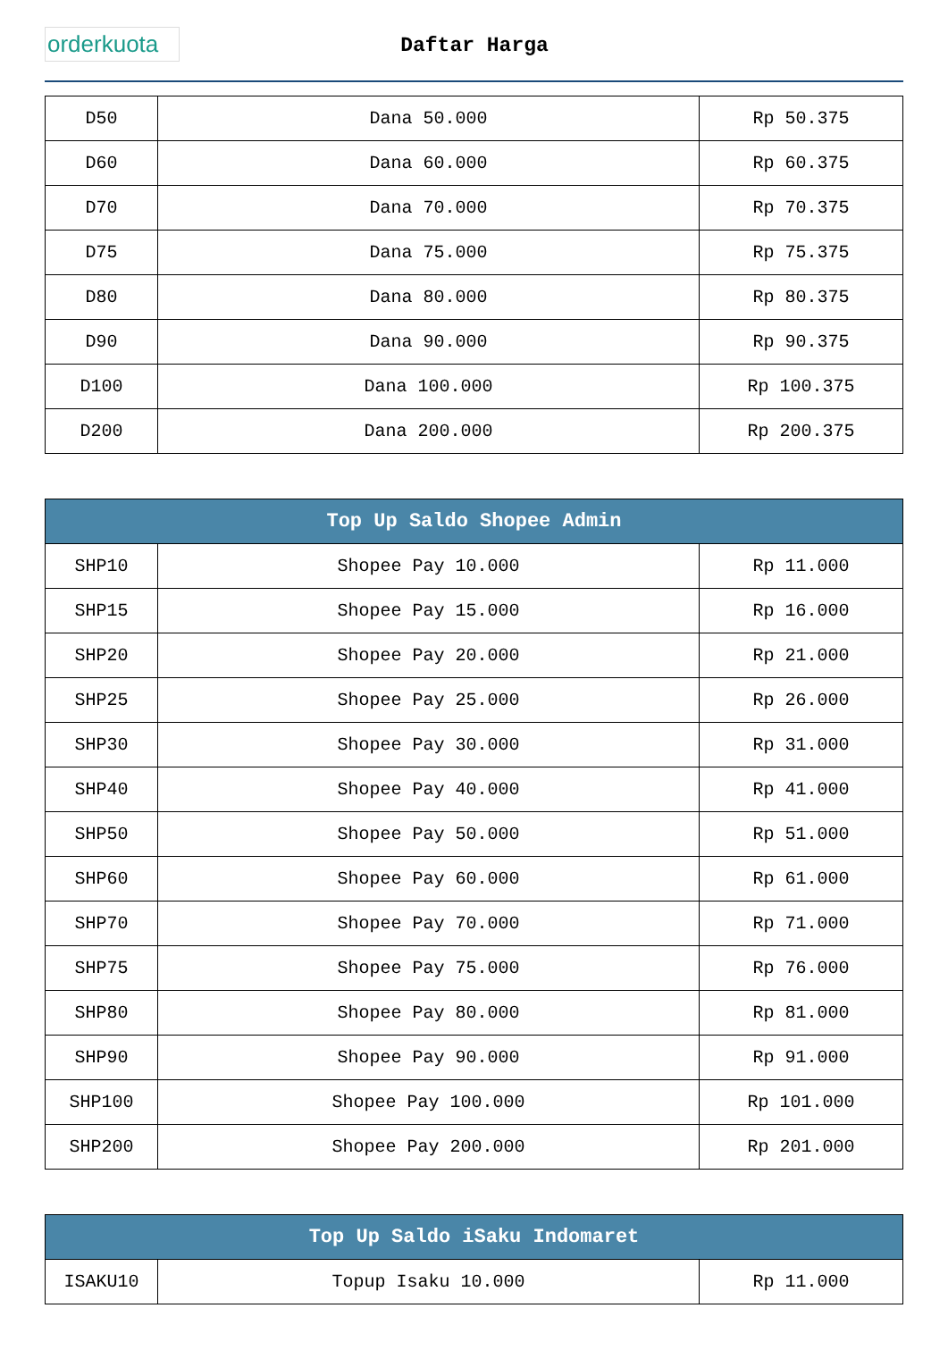orderkuota
Daftar Harga
| D50 | Dana 50.000 | Rp 50.375 |
| D60 | Dana 60.000 | Rp 60.375 |
| D70 | Dana 70.000 | Rp 70.375 |
| D75 | Dana 75.000 | Rp 75.375 |
| D80 | Dana 80.000 | Rp 80.375 |
| D90 | Dana 90.000 | Rp 90.375 |
| D100 | Dana 100.000 | Rp 100.375 |
| D200 | Dana 200.000 | Rp 200.375 |
| Top Up Saldo Shopee Admin | | |
| --- | --- | --- |
| SHP10 | Shopee Pay 10.000 | Rp 11.000 |
| SHP15 | Shopee Pay 15.000 | Rp 16.000 |
| SHP20 | Shopee Pay 20.000 | Rp 21.000 |
| SHP25 | Shopee Pay 25.000 | Rp 26.000 |
| SHP30 | Shopee Pay 30.000 | Rp 31.000 |
| SHP40 | Shopee Pay 40.000 | Rp 41.000 |
| SHP50 | Shopee Pay 50.000 | Rp 51.000 |
| SHP60 | Shopee Pay 60.000 | Rp 61.000 |
| SHP70 | Shopee Pay 70.000 | Rp 71.000 |
| SHP75 | Shopee Pay 75.000 | Rp 76.000 |
| SHP80 | Shopee Pay 80.000 | Rp 81.000 |
| SHP90 | Shopee Pay 90.000 | Rp 91.000 |
| SHP100 | Shopee Pay 100.000 | Rp 101.000 |
| SHP200 | Shopee Pay 200.000 | Rp 201.000 |
| Top Up Saldo iSaku Indomaret | | |
| --- | --- | --- |
| ISAKU10 | Topup Isaku 10.000 | Rp 11.000 |